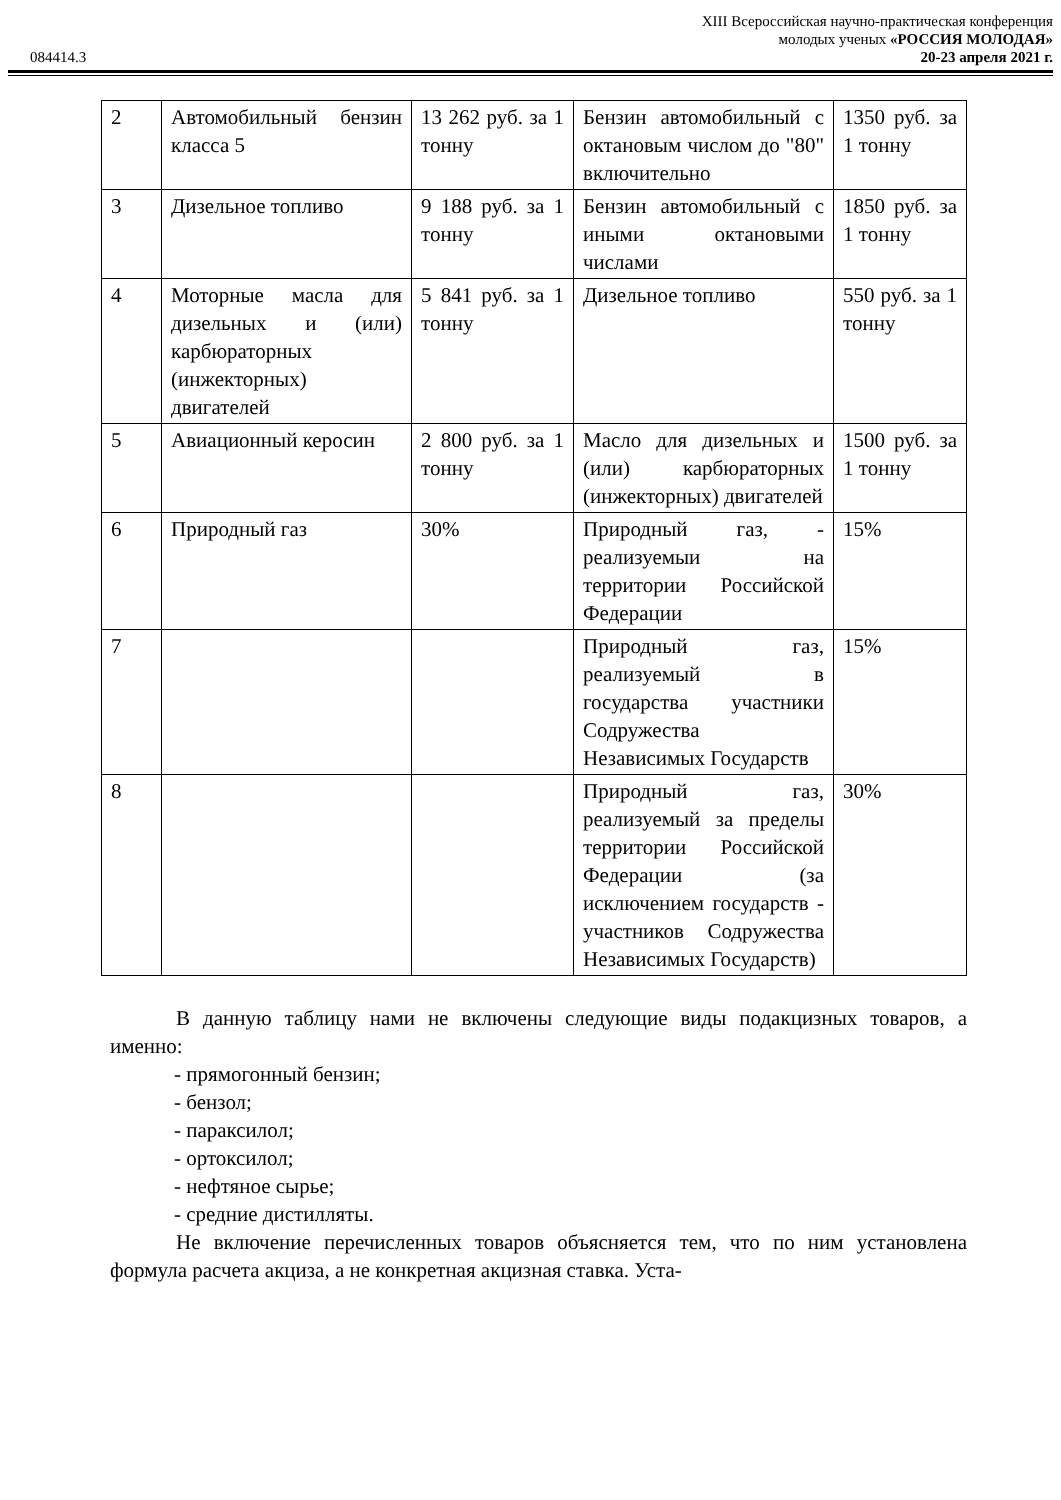084414.3
XIII Всероссийская научно-практическая конференция
молодых ученых «РОССИЯ МОЛОДАЯ»
20-23 апреля 2021 г.
| 2 | Автомобильный бензин класса 5 | 13 262 руб. за 1 тонну | Бензин автомобильный с октановым числом до "80" включительно | 1350 руб. за 1 тонну |
| 3 | Дизельное топливо | 9 188 руб. за 1 тонну | Бензин автомобильный с иными октановыми числами | 1850 руб. за 1 тонну |
| 4 | Моторные масла для дизельных и (или) карбюраторных (инжекторных) двигателей | 5 841 руб. за 1 тонну | Дизельное топливо | 550 руб. за 1 тонну |
| 5 | Авиационный керосин | 2 800 руб. за 1 тонну | Масло для дизельных и (или) карбюраторных (инжекторных) двигателей | 1500 руб. за 1 тонну |
| 6 | Природный газ | 30% | Природный газ, - реализуемыи на территории Российской Федерации | 15% |
| 7 | | | Природный газ, реализуемый в государства участники Содружества Независимых Государств | 15% |
| 8 | | | Природный газ, реализуемый за пределы территории Российской Федерации (за исключением государств - участников Содружества Независимых Государств) | 30% |
В данную таблицу нами не включены следующие виды подакцизных товаров, а именно:
- прямогонный бензин;
- бензол;
- параксилол;
- ортоксилол;
- нефтяное сырье;
- средние дистилляты.
Не включение перечисленных товаров объясняется тем, что по ним установлена формула расчета акциза, а не конкретная акцизная ставка. Уста-